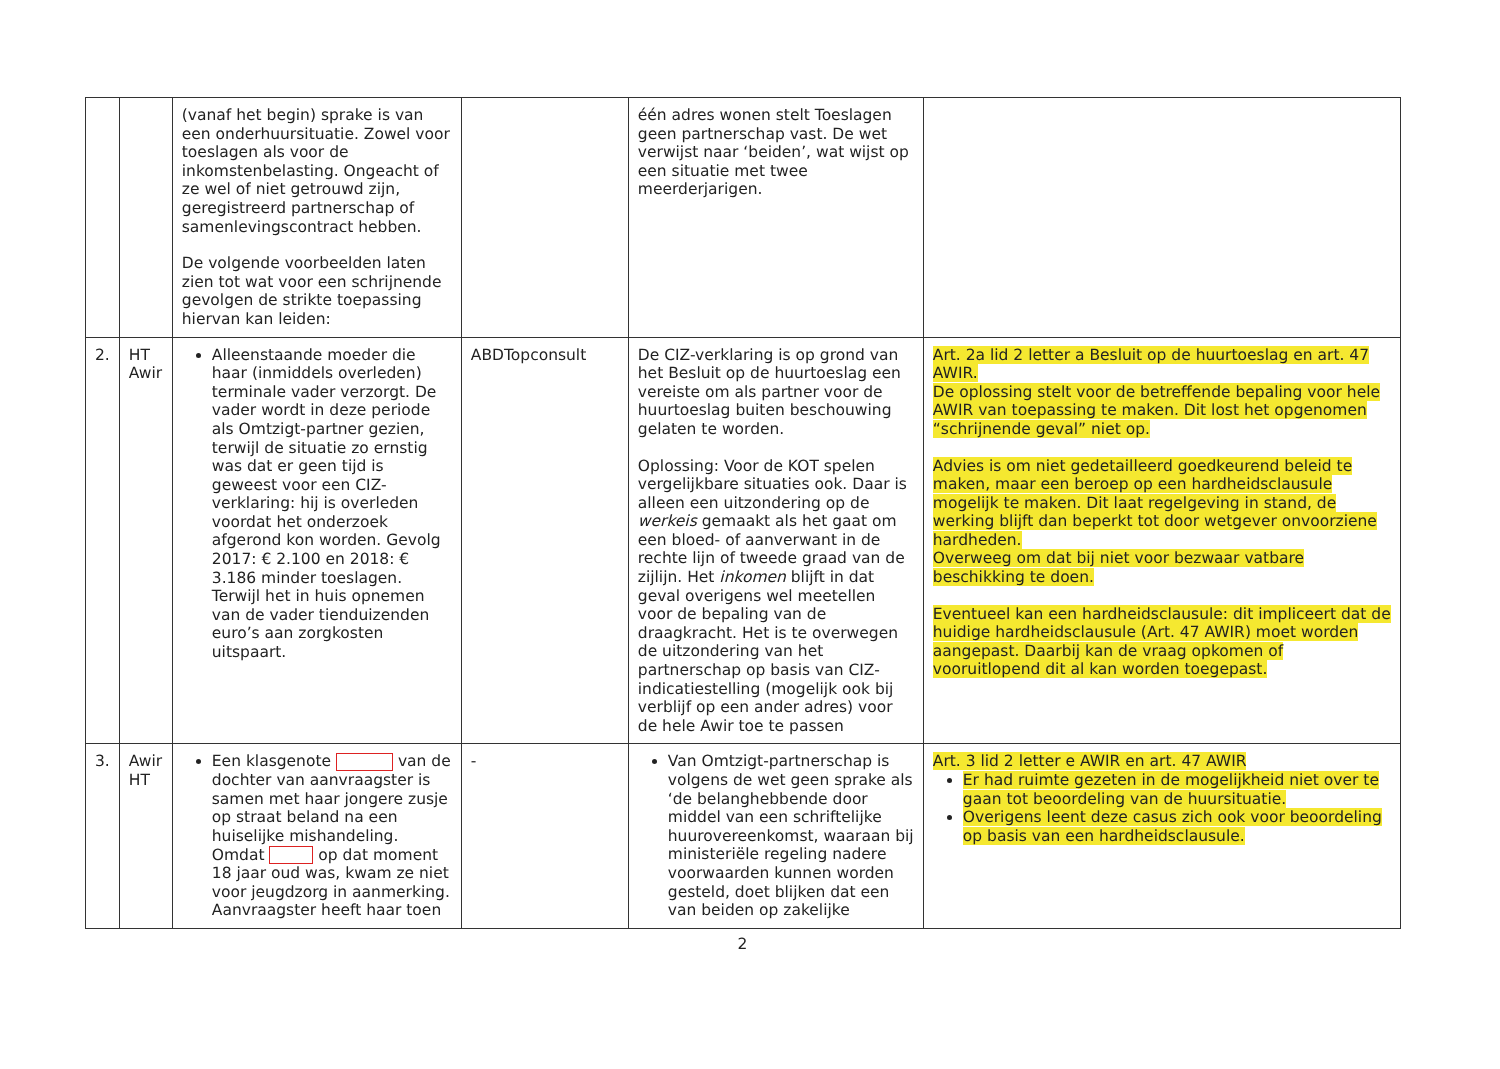| | | (vanaf het begin) sprake is van een onderhuursituatie. Zowel voor toeslagen als voor de inkomstenbelasting. Ongeacht of ze wel of niet getrouwd zijn, geregistreerd partnerschap of samenlevingscontract hebben. De volgende voorbeelden laten zien tot wat voor een schrijnende gevolgen de strikte toepassing hiervan kan leiden: | | één adres wonen stelt Toeslagen geen partnerschap vast. De wet verwijst naar ‘beiden’, wat wijst op een situatie met twee meerderjarigen. | |
| 2. | HT Awir | Alleenstaande moeder die haar (inmiddels overleden) terminale vader verzorgt. De vader wordt in deze periode als Omtzigt-partner gezien, terwijl de situatie zo ernstig was dat er geen tijd is geweest voor een CIZ-verklaring: hij is overleden voordat het onderzoek afgerond kon worden. Gevolg 2017: € 2.100 en 2018: € 3.186 minder toeslagen. Terwijl het in huis opnemen van de vader tienduizenden euro’s aan zorgkosten uitspaart. | ABDTopconsult | De CIZ-verklaring is op grond van het Besluit op de huurtoeslag een vereiste om als partner voor de huurtoeslag buiten beschouwing gelaten te worden. Oplossing: Voor de KOT spelen vergelijkbare situaties ook. Daar is alleen een uitzondering op de werkeis gemaakt als het gaat om een bloed- of aanverwant in de rechte lijn of tweede graad van de zijlijn. Het inkomen blijft in dat geval overigens wel meetellen voor de bepaling van de draagkracht. Het is te overwegen de uitzondering van het partnerschap op basis van CIZ-indicatiestelling (mogelijk ook bij verblijf op een ander adres) voor de hele Awir toe te passen | Art. 2a lid 2 letter a Besluit op de huurtoeslag en art. 47 AWIR. De oplossing stelt voor de betreffende bepaling voor hele AWIR van toepassing te maken. Dit lost het opgenomen “schrijnende geval” niet op. Advies is om niet gedetailleerd goedkeurend beleid te maken, maar een beroep op een hardheidsclausule mogelijk te maken. Dit laat regelgeving in stand, de werking blijft dan beperkt tot door wetgever onvoorziene hardheden. Overweeg om dat bij niet voor bezwaar vatbare beschikking te doen. Eventueel kan een hardheidsclausule: dit impliceert dat de huidige hardheidsclausule (Art. 47 AWIR) moet worden aangepast. Daarbij kan de vraag opkomen of vooruitlopend dit al kan worden toegepast. |
| 3. | Awir HT | Een klasgenote van de dochter van aanvraagster is samen met haar jongere zusje op straat beland na een huiselijke mishandeling. Omdat op dat moment 18 jaar oud was, kwam ze niet voor jeugdzorg in aanmerking. Aanvraagster heeft haar toen | - | Van Omtzigt-partnerschap is volgens de wet geen sprake als ‘de belanghebbende door middel van een schriftelijke huurovereenkomst, waaraan bij ministeriële regeling nadere voorwaarden kunnen worden gesteld, doet blijken dat een van beiden op zakelijke | Art. 3 lid 2 letter e AWIR en art. 47 AWIR Er had ruimte gezeten in de mogelijkheid niet over te gaan tot beoordeling van de huursituatie. Overigens leent deze casus zich ook voor beoordeling op basis van een hardheidsclausule. |
2